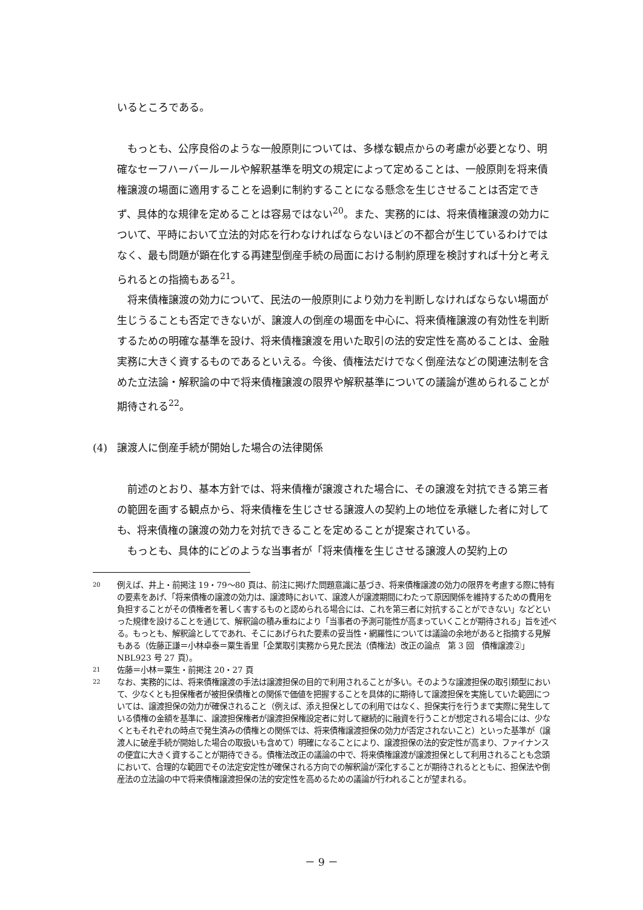いるところである。
もっとも、公序良俗のような一般原則については、多様な観点からの考慮が必要となり、明確なセーフハーバールールや解釈基準を明文の規定によって定めることは、一般原則を将来債権譲渡の場面に適用することを過剰に制約することになる懸念を生じさせることは否定できず、具体的な規律を定めることは容易ではない<sup>20</sup>。また、実務的には、将来債権譲渡の効力について、平時において立法的対応を行わなければならないほどの不都合が生じているわけではなく、最も問題が顕在化する再建型倒産手続の局面における制約原理を検討すれば十分と考えられるとの指摘もある<sup>21</sup>。
将来債権譲渡の効力について、民法の一般原則により効力を判断しなければならない場面が生じうることも否定できないが、譲渡人の倒産の場面を中心に、将来債権譲渡の有効性を判断するための明確な基準を設け、将来債権譲渡を用いた取引の法的安定性を高めることは、金融実務に大きく資するものであるといえる。今後、債権法だけでなく倒産法などの関連法制を含めた立法論・解釈論の中で将来債権譲渡の限界や解釈基準についての議論が進められることが期待される<sup>22</sup>。
(4) 譲渡人に倒産手続が開始した場合の法律関係
前述のとおり、基本方針では、将来債権が譲渡された場合に、その譲渡を対抗できる第三者の範囲を画する観点から、将来債権を生じさせる譲渡人の契約上の地位を承継した者に対しても、将来債権の譲渡の効力を対抗できることを定めることが提案されている。
もっとも、具体的にどのような当事者が「将来債権を生じさせる譲渡人の契約上の
20 例えば、井上・前掲注 19・79～80 頁は、前注に掲げた問題意識に基づき、将来債権譲渡の効力の限界を考慮する際に特有の要素をあげ、「将来債権の譲渡の効力は、譲渡時において、譲渡人が譲渡期間にわたって原因関係を維持するための費用を負担することがその債権者を著しく害するものと認められる場合には、これを第三者に対抗することができない」などといった規律を設けることを通じて、解釈論の積み重ねにより「当事者の予測可能性が高まっていくことが期待される」旨を述べる。もっとも、解釈論としてであれ、そこにあげられた要素の妥当性・網羅性については議論の余地があると指摘する見解もある（佐藤正謙＝小林卓泰＝粟生香里「企業取引実務から見た民法（債権法）改正の論点　第 3 回　債権譲渡②」NBL923 号 27 頁）。
21 佐藤＝小林＝粟生・前掲注 20・27 頁
22 なお、実務的には、将来債権譲渡の手法は譲渡担保の目的で利用されることが多い。そのような譲渡担保の取引類型において、少なくとも担保権者が被担保債権との関係で価値を把握することを具体的に期待して譲渡担保を実施していた範囲については、譲渡担保の効力が確保されること（例えば、添え担保としての利用ではなく、担保実行を行うまで実際に発生している債権の金額を基準に、譲渡担保権者が譲渡担保権設定者に対して継続的に融資を行うことが想定される場合には、少なくともそれぞれの時点で発生済みの債権との関係では、将来債権譲渡担保の効力が否定されないこと）といった基準が（譲渡人に破産手続が開始した場合の取扱いも含めて）明確になることにより、譲渡担保の法的安定性が高まり、ファイナンスの便宜に大きく資することが期待できる。債権法改正の議論の中で、将来債権譲渡が譲渡担保として利用されることも念頭において、合理的な範囲でその法定安定性が確保される方向での解釈論が深化することが期待されるとともに、担保法や倒産法の立法論の中で将来債権譲渡担保の法的安定性を高めるための議論が行われることが望まれる。
－ 9 －